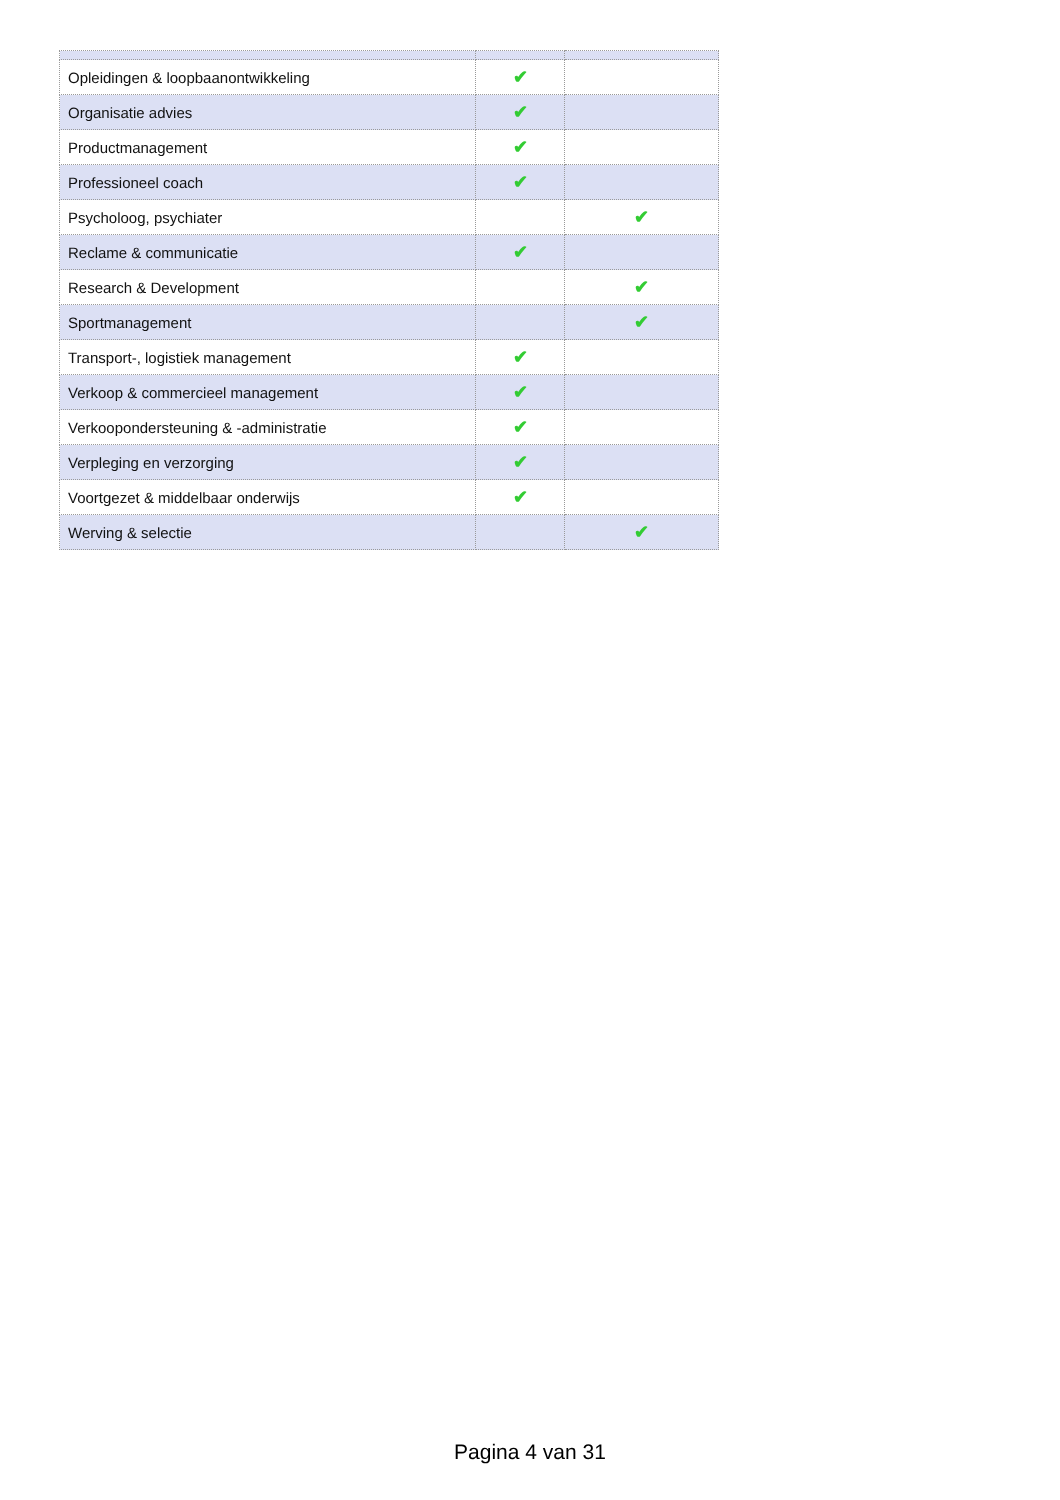| Opleidingen & loopbaanontwikkeling | ✔ | |
| Organisatie advies | ✔ | |
| Productmanagement | ✔ | |
| Professioneel coach | ✔ | |
| Psycholoog, psychiater | | ✔ |
| Reclame & communicatie | ✔ | |
| Research & Development | | ✔ |
| Sportmanagement | | ✔ |
| Transport-, logistiek management | ✔ | |
| Verkoop & commercieel management | ✔ | |
| Verkoopondersteuning & -administratie | ✔ | |
| Verpleging en verzorging | ✔ | |
| Voortgezet & middelbaar onderwijs | ✔ | |
| Werving & selectie | | ✔ |
Pagina 4 van 31